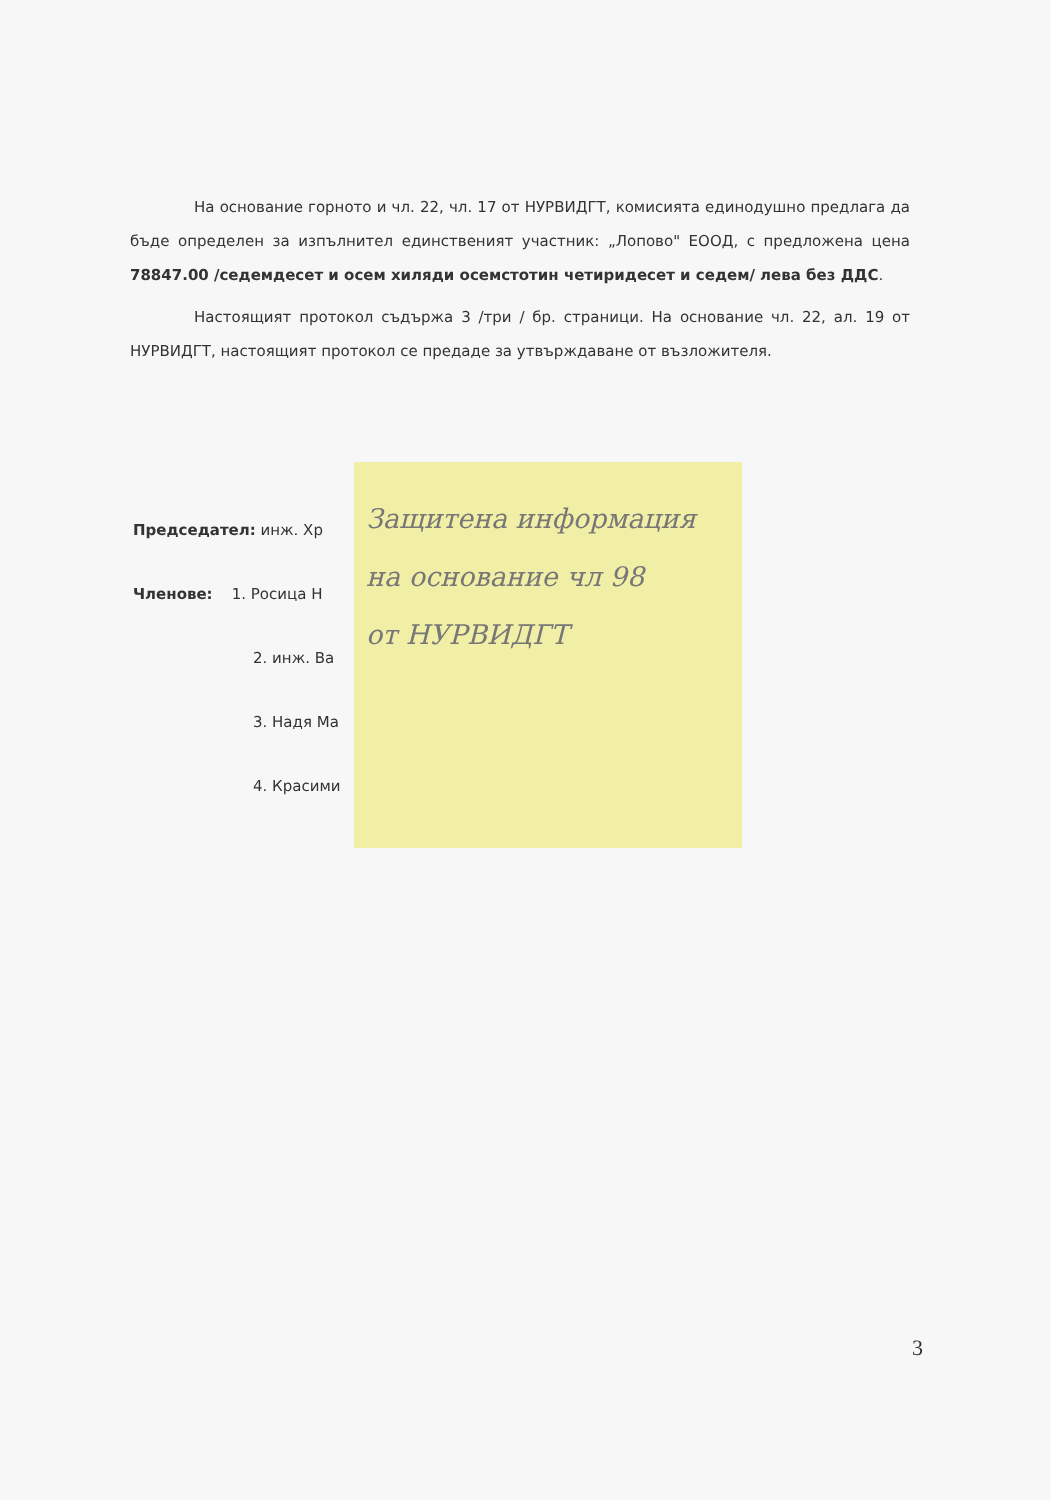На основание горното и чл. 22, чл. 17 от НУРВИДГТ, комисията единодушно предлага да бъде определен за изпълнител единственият участник: „Лопово" ЕООД, с предложена цена 78847.00 /седемдесет и осем хиляди осемстотин четиридесет и седем/ лева без ДДС.
Настоящият протокол съдържа 3 /три / бр. страници. На основание чл. 22, ал. 19 от НУРВИДГТ, настоящият протокол се предаде за утвърждаване от възложителя.
Председател: инж. Хр
Членове: 1. Росица Н
2. инж. Ва
3. Надя Ма
4. Красими
Защитена информация
на основание чл 98
от НУРВИДГТ
3